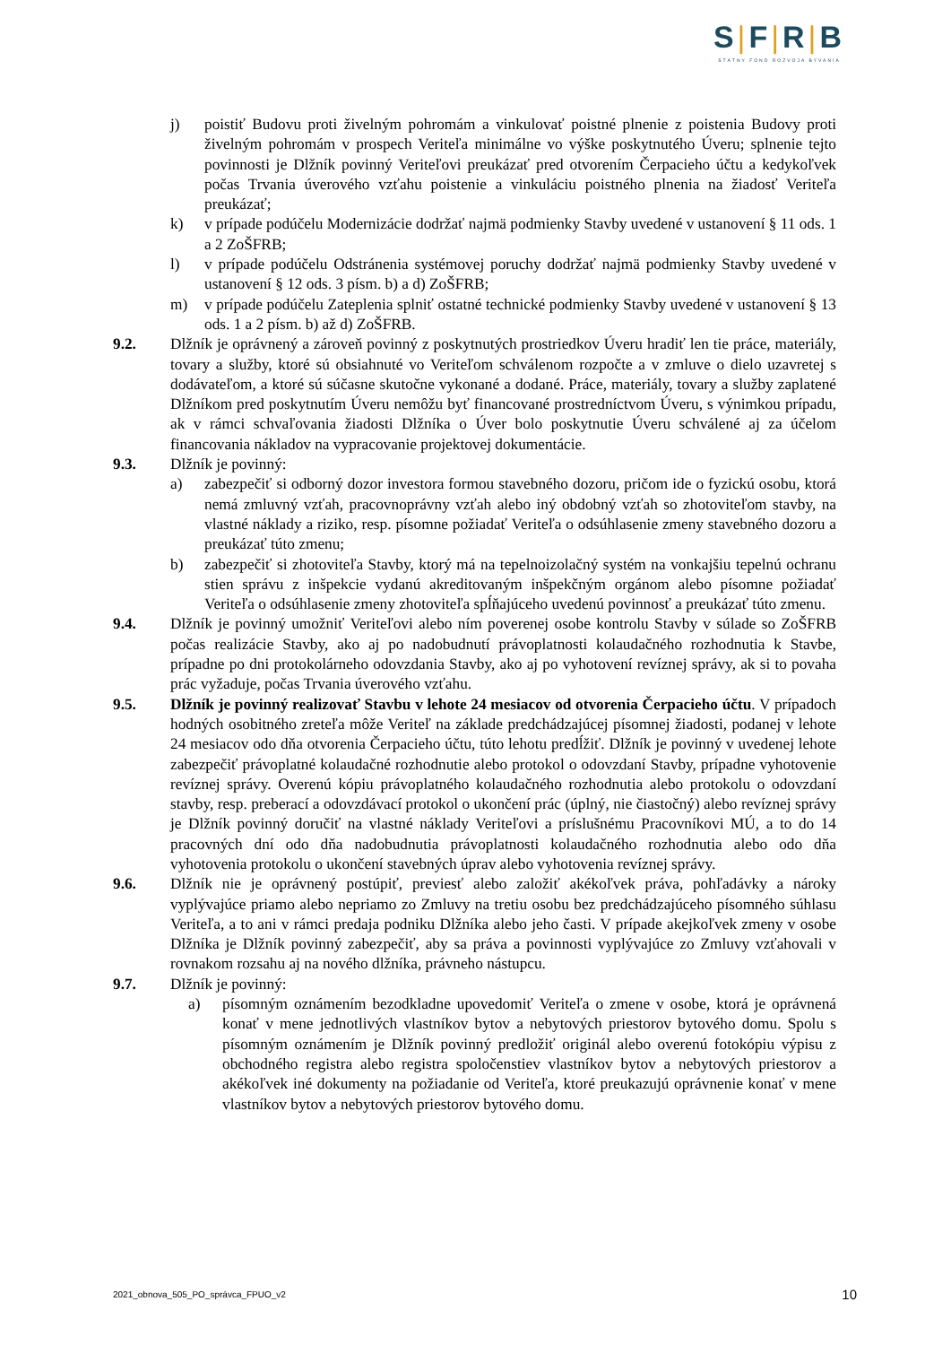S|F|R|B
ŠTÁTNY FOND ROZVOJA BÝVANIA
j) poistiť Budovu proti živelným pohromám a vinkulovať poistné plnenie z poistenia Budovy proti živelným pohromám v prospech Veriteľa minimálne vo výške poskytnutého Úveru; splnenie tejto povinnosti je Dlžník povinný Veriteľovi preukázať pred otvorením Čerpacieho účtu a kedykoľvek počas Trvania úverového vzťahu poistenie a vinkuláciu poistného plnenia na žiadosť Veriteľa preukázať;
k) v prípade podúčelu Modernizácie dodržať najmä podmienky Stavby uvedené v ustanovení § 11 ods. 1 a 2 ZoŠFRB;
l) v prípade podúčelu Odstránenia systémovej poruchy dodržať najmä podmienky Stavby uvedené v ustanovení § 12 ods. 3 písm. b) a d) ZoŠFRB;
m) v prípade podúčelu Zateplenia splniť ostatné technické podmienky Stavby uvedené v ustanovení § 13 ods. 1 a 2 písm. b) až d) ZoŠFRB.
9.2. Dlžník je oprávnený a zároveň povinný z poskytnutých prostriedkov Úveru hradiť len tie práce, materiály, tovary a služby, ktoré sú obsiahnuté vo Veriteľom schválenom rozpočte a v zmluve o dielo uzavretej s dodávateľom, a ktoré sú súčasne skutočne vykonané a dodané. Práce, materiály, tovary a služby zaplatené Dlžníkom pred poskytnutím Úveru nemôžu byť financované prostredníctvom Úveru, s výnimkou prípadu, ak v rámci schvaľovania žiadosti Dlžníka o Úver bolo poskytnutie Úveru schválené aj za účelom financovania nákladov na vypracovanie projektovej dokumentácie.
9.3. Dlžník je povinný:
a) zabezpečiť si odborný dozor investora formou stavebného dozoru, pričom ide o fyzickú osobu, ktorá nemá zmluvný vzťah, pracovnoprávny vzťah alebo iný obdobný vzťah so zhotoviteľom stavby, na vlastné náklady a riziko, resp. písomne požiadať Veriteľa o odsúhlasenie zmeny stavebného dozoru a preukázať túto zmenu;
b) zabezpečiť si zhotoviteľa Stavby, ktorý má na tepelnoizolačný systém na vonkajšiu tepelnú ochranu stien správu z inšpekcie vydanú akreditovaným inšpekčným orgánom alebo písomne požiadať Veriteľa o odsúhlasenie zmeny zhotoviteľa spĺňajúceho uvedenú povinnosť a preukázať túto zmenu.
9.4. Dlžník je povinný umožniť Veriteľovi alebo ním poverenej osobe kontrolu Stavby v súlade so ZoŠFRB počas realizácie Stavby, ako aj po nadobudnutí právoplatnosti kolaudačného rozhodnutia k Stavbe, prípadne po dni protokolárneho odovzdania Stavby, ako aj po vyhotovení revíznej správy, ak si to povaha prác vyžaduje, počas Trvania úverového vzťahu.
9.5. Dlžník je povinný realizovať Stavbu v lehote 24 mesiacov od otvorenia Čerpacieho účtu. V prípadoch hodných osobitného zreteľa môže Veriteľ na základe predchádzajúcej písomnej žiadosti, podanej v lehote 24 mesiacov odo dňa otvorenia Čerpacieho účtu, túto lehotu predĺžiť. Dlžník je povinný v uvedenej lehote zabezpečiť právoplatné kolaudačné rozhodnutie alebo protokol o odovzdaní Stavby, prípadne vyhotovenie revíznej správy. Overenú kópiu právoplatného kolaudačného rozhodnutia alebo protokolu o odovzdaní stavby, resp. preberací a odovzdávací protokol o ukončení prác (úplný, nie čiastočný) alebo revíznej správy je Dlžník povinný doručiť na vlastné náklady Veriteľovi a príslušnému Pracovníkovi MÚ, a to do 14 pracovných dní odo dňa nadobudnutia právoplatnosti kolaudačného rozhodnutia alebo odo dňa vyhotovenia protokolu o ukončení stavebných úprav alebo vyhotovenia revíznej správy.
9.6. Dlžník nie je oprávnený postúpiť, previesť alebo založiť akékoľvek práva, pohľadávky a nároky vyplývajúce priamo alebo nepriamo zo Zmluvy na tretiu osobu bez predchádzajúceho písomného súhlasu Veriteľa, a to ani v rámci predaja podniku Dlžníka alebo jeho časti. V prípade akejkoľvek zmeny v osobe Dlžníka je Dlžník povinný zabezpečiť, aby sa práva a povinnosti vyplývajúce zo Zmluvy vzťahovali v rovnakom rozsahu aj na nového dlžníka, právneho nástupcu.
9.7. Dlžník je povinný:
a) písomným oznámením bezodkladne upovedomiť Veriteľa o zmene v osobe, ktorá je oprávnená konať v mene jednotlivých vlastníkov bytov a nebytových priestorov bytového domu. Spolu s písomným oznámením je Dlžník povinný predložiť originál alebo overenú fotokópiu výpisu z obchodného registra alebo registra spoločenstiev vlastníkov bytov a nebytových priestorov a akékoľvek iné dokumenty na požiadanie od Veriteľa, ktoré preukazujú oprávnenie konať v mene vlastníkov bytov a nebytových priestorov bytového domu.
2021_obnova_505_PO_správca_FPUO_v2 10